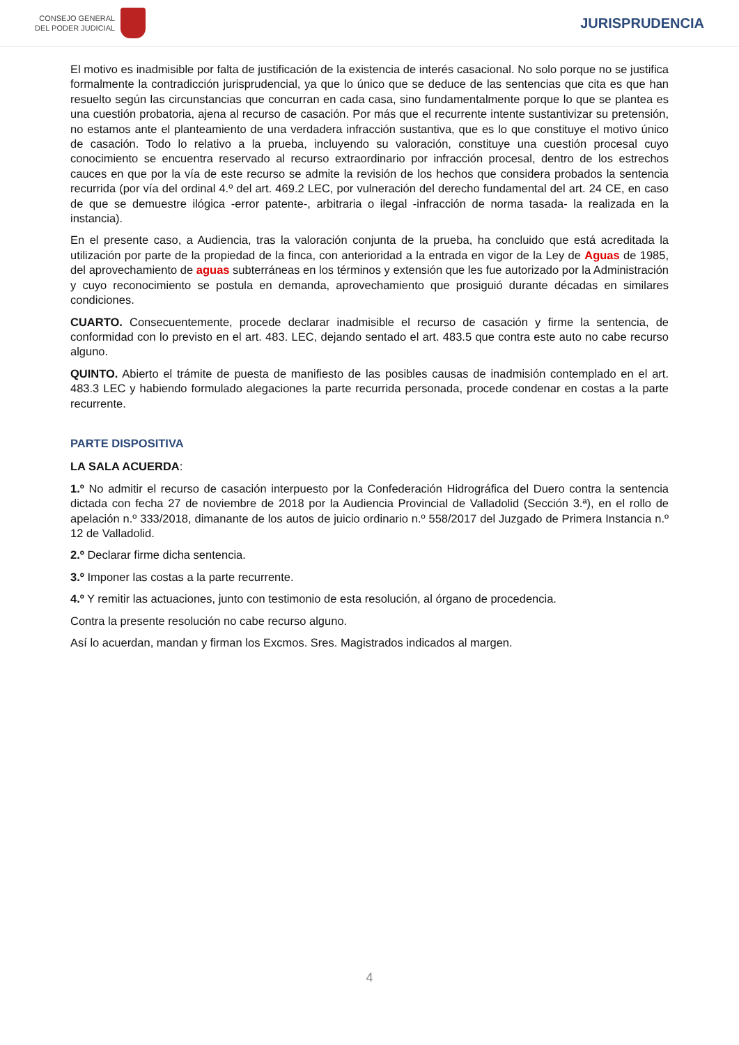CONSEJO GENERAL
DEL PODER JUDICIAL
JURISPRUDENCIA
El motivo es inadmisible por falta de justificación de la existencia de interés casacional. No solo porque no se justifica formalmente la contradicción jurisprudencial, ya que lo único que se deduce de las sentencias que cita es que han resuelto según las circunstancias que concurran en cada casa, sino fundamentalmente porque lo que se plantea es una cuestión probatoria, ajena al recurso de casación. Por más que el recurrente intente sustantivizar su pretensión, no estamos ante el planteamiento de una verdadera infracción sustantiva, que es lo que constituye el motivo único de casación. Todo lo relativo a la prueba, incluyendo su valoración, constituye una cuestión procesal cuyo conocimiento se encuentra reservado al recurso extraordinario por infracción procesal, dentro de los estrechos cauces en que por la vía de este recurso se admite la revisión de los hechos que considera probados la sentencia recurrida (por vía del ordinal 4.º del art. 469.2 LEC, por vulneración del derecho fundamental del art. 24 CE, en caso de que se demuestre ilógica -error patente-, arbitraria o ilegal -infracción de norma tasada- la realizada en la instancia).
En el presente caso, a Audiencia, tras la valoración conjunta de la prueba, ha concluido que está acreditada la utilización por parte de la propiedad de la finca, con anterioridad a la entrada en vigor de la Ley de Aguas de 1985, del aprovechamiento de aguas subterráneas en los términos y extensión que les fue autorizado por la Administración y cuyo reconocimiento se postula en demanda, aprovechamiento que prosiguió durante décadas en similares condiciones.
CUARTO. Consecuentemente, procede declarar inadmisible el recurso de casación y firme la sentencia, de conformidad con lo previsto en el art. 483. LEC, dejando sentado el art. 483.5 que contra este auto no cabe recurso alguno.
QUINTO. Abierto el trámite de puesta de manifiesto de las posibles causas de inadmisión contemplado en el art. 483.3 LEC y habiendo formulado alegaciones la parte recurrida personada, procede condenar en costas a la parte recurrente.
PARTE DISPOSITIVA
LA SALA ACUERDA:
1.º No admitir el recurso de casación interpuesto por la Confederación Hidrográfica del Duero contra la sentencia dictada con fecha 27 de noviembre de 2018 por la Audiencia Provincial de Valladolid (Sección 3.ª), en el rollo de apelación n.º 333/2018, dimanante de los autos de juicio ordinario n.º 558/2017 del Juzgado de Primera Instancia n.º 12 de Valladolid.
2.º Declarar firme dicha sentencia.
3.º Imponer las costas a la parte recurrente.
4.º Y remitir las actuaciones, junto con testimonio de esta resolución, al órgano de procedencia.
Contra la presente resolución no cabe recurso alguno.
Así lo acuerdan, mandan y firman los Excmos. Sres. Magistrados indicados al margen.
4